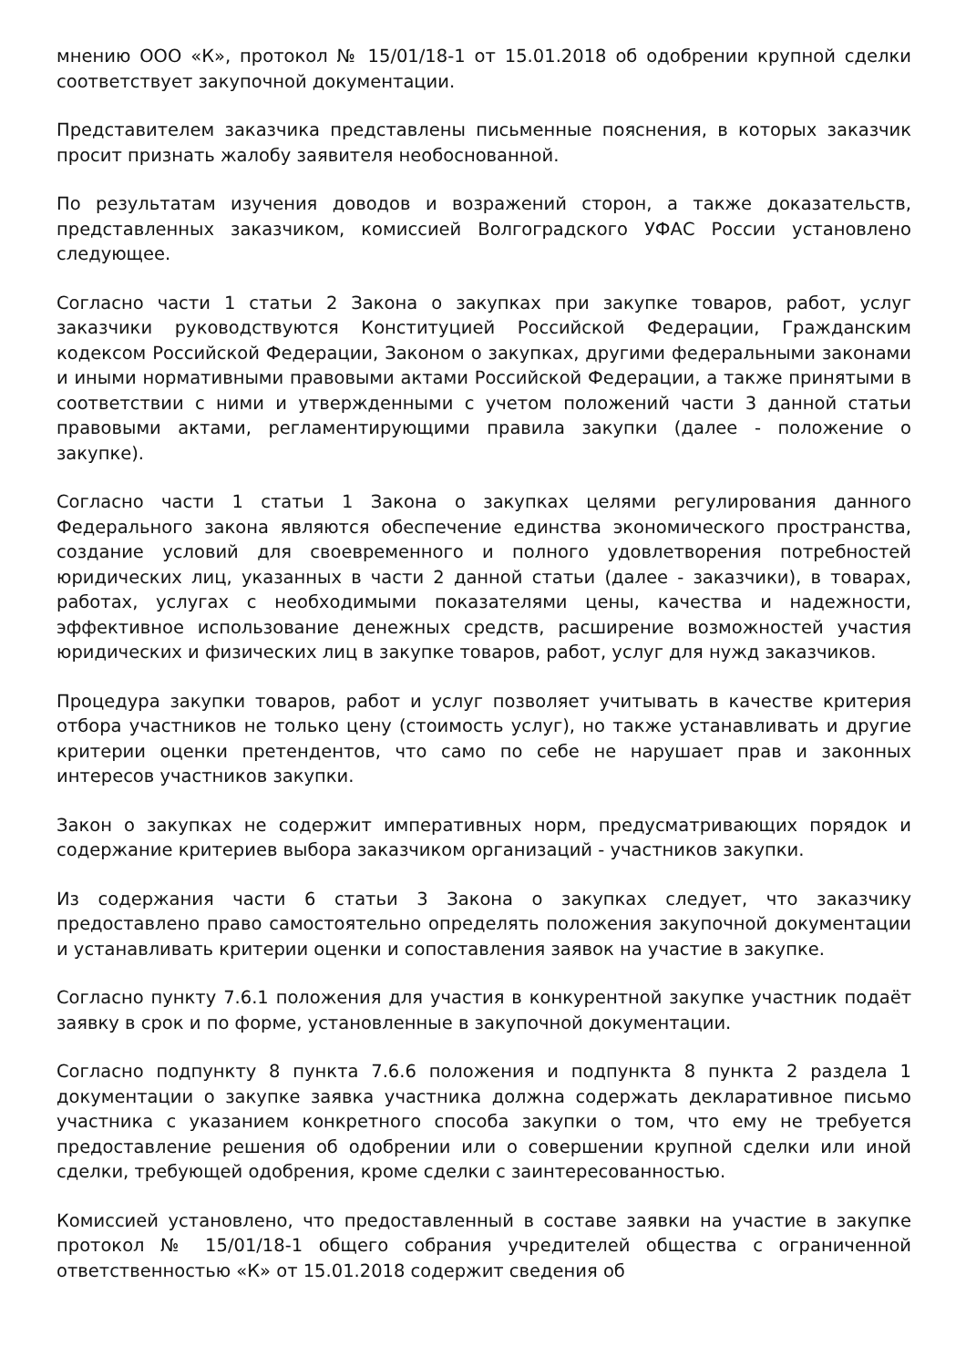мнению ООО «К», протокол № 15/01/18-1 от 15.01.2018 об одобрении крупной сделки соответствует закупочной документации.
Представителем заказчика представлены письменные пояснения, в которых заказчик просит признать жалобу заявителя необоснованной.
По результатам изучения доводов и возражений сторон, а также доказательств, представленных заказчиком, комиссией Волгоградского УФАС России установлено следующее.
Согласно части 1 статьи 2 Закона о закупках при закупке товаров, работ, услуг заказчики руководствуются Конституцией Российской Федерации, Гражданским кодексом Российской Федерации, Законом о закупках, другими федеральными законами и иными нормативными правовыми актами Российской Федерации, а также принятыми в соответствии с ними и утвержденными с учетом положений части 3 данной статьи правовыми актами, регламентирующими правила закупки (далее - положение о закупке).
Согласно части 1 статьи 1 Закона о закупках целями регулирования данного Федерального закона являются обеспечение единства экономического пространства, создание условий для своевременного и полного удовлетворения потребностей юридических лиц, указанных в части 2 данной статьи (далее - заказчики), в товарах, работах, услугах с необходимыми показателями цены, качества и надежности, эффективное использование денежных средств, расширение возможностей участия юридических и физических лиц в закупке товаров, работ, услуг для нужд заказчиков.
Процедура закупки товаров, работ и услуг позволяет учитывать в качестве критерия отбора участников не только цену (стоимость услуг), но также устанавливать и другие критерии оценки претендентов, что само по себе не нарушает прав и законных интересов участников закупки.
Закон о закупках не содержит императивных норм, предусматривающих порядок и содержание критериев выбора заказчиком организаций - участников закупки.
Из содержания части 6 статьи 3 Закона о закупках следует, что заказчику предоставлено право самостоятельно определять положения закупочной документации и устанавливать критерии оценки и сопоставления заявок на участие в закупке.
Согласно пункту 7.6.1 положения для участия в конкурентной закупке участник подаёт заявку в срок и по форме, установленные в закупочной документации.
Согласно подпункту 8 пункта 7.6.6 положения и подпункта 8 пункта 2 раздела 1 документации о закупке заявка участника должна содержать декларативное письмо участника с указанием конкретного способа закупки о том, что ему не требуется предоставление решения об одобрении или о совершении крупной сделки или иной сделки, требующей одобрения, кроме сделки с заинтересованностью.
Комиссией установлено, что предоставленный в составе заявки на участие в закупке протокол № 15/01/18-1 общего собрания учредителей общества с ограниченной ответственностью «К» от 15.01.2018 содержит сведения об